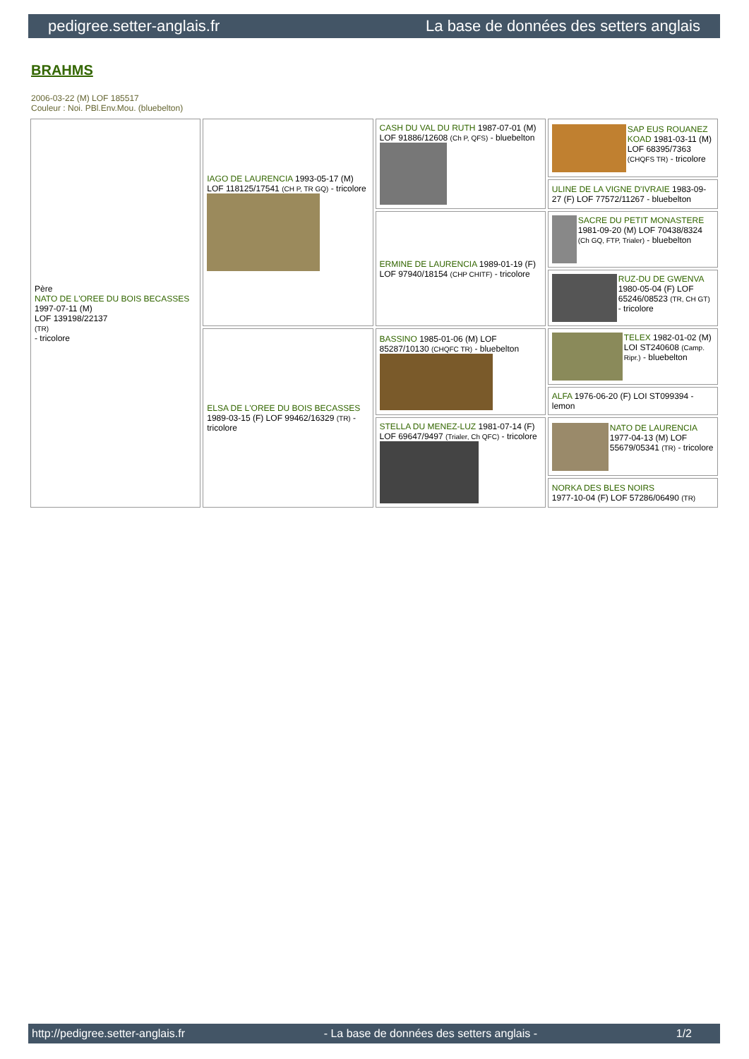pedigree.setter-anglais.fr La base de données des setters anglais
BRAHMS
2006-03-22 (M) LOF 185517
Couleur : Noi. PBl.Env.Mou. (bluebelton)
| Père NATO DE L'OREE DU BOIS BECASSES 1997-07-11 (M) LOF 139198/22137 (TR) - tricolore | IAGO DE LAURENCIA 1993-05-17 (M) LOF 118125/17541 (CH P, TR GQ) - tricolore | CASH DU VAL DU RUTH 1987-07-01 (M) LOF 91886/12608 (Ch P, QFS) - bluebelton | SAP EUS ROUANEZ KOAD 1981-03-11 (M) LOF 68395/7363 (CHQFS TR) - tricolore |
| | | | ULINE DE LA VIGNE D'IVRAIE 1983-09-27 (F) LOF 77572/11267 - bluebelton |
| | | ERMINE DE LAURENCIA 1989-01-19 (F) LOF 97940/18154 (CHP CHITF) - tricolore | SACRE DU PETIT MONASTERE 1981-09-20 (M) LOF 70438/8324 (Ch GQ, FTP, Trialer) - bluebelton |
| | | | RUZ-DU DE GWENVA 1980-05-04 (F) LOF 65246/08523 (TR, CH GT) - tricolore |
| | ELSA DE L'OREE DU BOIS BECASSES 1989-03-15 (F) LOF 99462/16329 (TR) - tricolore | BASSINO 1985-01-06 (M) LOF 85287/10130 (CHQFC TR) - bluebelton | TELEX 1982-01-02 (M) LOI ST240608 (Camp. Ripr.) - bluebelton |
| | | | ALFA 1976-06-20 (F) LOI ST099394 - lemon |
| | | STELLA DU MENEZ-LUZ 1981-07-14 (F) LOF 69647/9497 (Trialer, Ch QFC) - tricolore | NATO DE LAURENCIA 1977-04-13 (M) LOF 55679/05341 (TR) - tricolore |
| | | | NORKA DES BLES NOIRS 1977-10-04 (F) LOF 57286/06490 (TR) |
http://pedigree.setter-anglais.fr - La base de données des setters anglais - 1/2